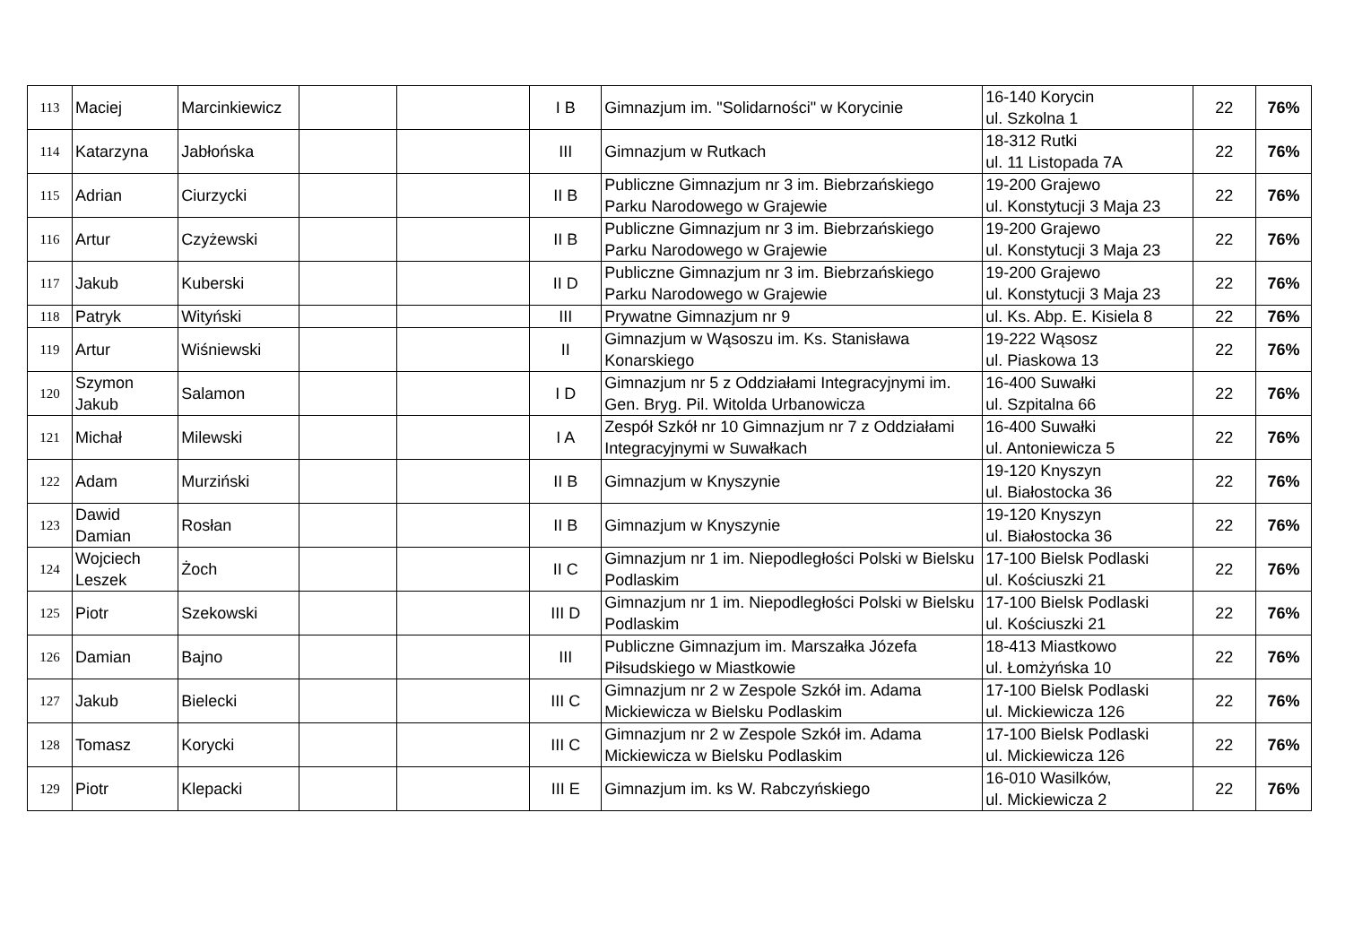| 113 | Maciej | Marcinkiewicz | | | I B | Gimnazjum im. "Solidarności" w Korycinie | 16-140 Korycin ul. Szkolna 1 | 22 | 76% |
| 114 | Katarzyna | Jabłońska | | | III | Gimnazjum w Rutkach | 18-312 Rutki ul. 11 Listopada 7A | 22 | 76% |
| 115 | Adrian | Ciurzycki | | | II B | Publiczne Gimnazjum nr 3 im. Biebrzańskiego Parku Narodowego w Grajewie | 19-200 Grajewo ul. Konstytucji 3 Maja 23 | 22 | 76% |
| 116 | Artur | Czyżewski | | | II B | Publiczne Gimnazjum nr 3 im. Biebrzańskiego Parku Narodowego w Grajewie | 19-200 Grajewo ul. Konstytucji 3 Maja 23 | 22 | 76% |
| 117 | Jakub | Kuberski | | | II D | Publiczne Gimnazjum nr 3 im. Biebrzańskiego Parku Narodowego w Grajewie | 19-200 Grajewo ul. Konstytucji 3 Maja 23 | 22 | 76% |
| 118 | Patryk | Wityński | | | III | Prywatne Gimnazjum nr 9 | ul. Ks. Abp. E. Kisiela 8 | 22 | 76% |
| 119 | Artur | Wiśniewski | | | II | Gimnazjum w Wąsoszu im. Ks. Stanisława Konarskiego | 19-222 Wąsosz ul. Piaskowa 13 | 22 | 76% |
| 120 | Szymon Jakub | Salamon | | | I D | Gimnazjum nr 5 z Oddziałami Integracyjnymi im. Gen. Bryg. Pil. Witolda Urbanowicza | 16-400 Suwałki ul. Szpitalna 66 | 22 | 76% |
| 121 | Michał | Milewski | | | I A | Zespół Szkół nr 10 Gimnazjum nr 7 z Oddziałami Integracyjnymi w Suwałkach | 16-400 Suwałki ul. Antoniewicza 5 | 22 | 76% |
| 122 | Adam | Murziński | | | II B | Gimnazjum w Knyszynie | 19-120 Knyszyn ul. Białostocka 36 | 22 | 76% |
| 123 | Dawid Damian | Rosłan | | | II B | Gimnazjum w Knyszynie | 19-120 Knyszyn ul. Białostocka 36 | 22 | 76% |
| 124 | Wojciech Leszek | Żoch | | | II C | Gimnazjum nr 1 im. Niepodległości Polski w Bielsku Podlaskim | 17-100 Bielsk Podlaski ul. Kościuszki 21 | 22 | 76% |
| 125 | Piotr | Szekowski | | | III D | Gimnazjum nr 1 im. Niepodległości Polski w Bielsku Podlaskim | 17-100 Bielsk Podlaski ul. Kościuszki 21 | 22 | 76% |
| 126 | Damian | Bajno | | | III | Publiczne Gimnazjum im. Marszałka Józefa Piłsudskiego w Miastkowie | 18-413 Miastkowo ul. Łomżyńska 10 | 22 | 76% |
| 127 | Jakub | Bielecki | | | III C | Gimnazjum nr 2 w Zespole Szkół im. Adama Mickiewicza w Bielsku Podlaskim | 17-100 Bielsk Podlaski ul. Mickiewicza 126 | 22 | 76% |
| 128 | Tomasz | Korycki | | | III C | Gimnazjum nr 2 w Zespole Szkół im. Adama Mickiewicza w Bielsku Podlaskim | 17-100 Bielsk Podlaski ul. Mickiewicza 126 | 22 | 76% |
| 129 | Piotr | Klepacki | | | III E | Gimnazjum im. ks W. Rabczyńskiego | 16-010 Wasilków, ul. Mickiewicza 2 | 22 | 76% |